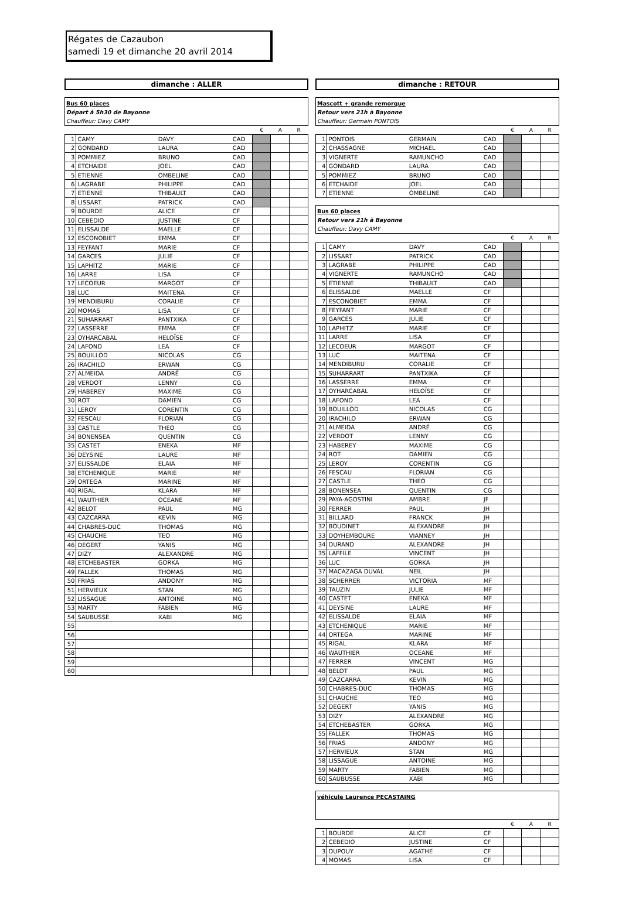Régates de Cazaubon
samedi 19 et dimanche 20 avril 2014
dimanche : ALLER
Bus 60 places
Départ à 5h30 de Bayonne
Chauffeur: Davy CAMY
| | | | | € | A | R |
| 1 | CAMY | DAVY | CAD | | | |
| 2 | GONDARD | LAURA | CAD | | | |
| 3 | POMMIEZ | BRUNO | CAD | | | |
| 4 | ETCHAIDE | JOEL | CAD | | | |
| 5 | ETIENNE | OMBELINE | CAD | | | |
| 6 | LAGRABE | PHILIPPE | CAD | | | |
| 7 | ETIENNE | THIBAULT | CAD | | | |
| 8 | LISSART | PATRICK | CAD | | | |
| 9 | BOURDE | ALICE | CF | | | |
| 10 | CEBEDIO | JUSTINE | CF | | | |
| 11 | ELISSALDE | MAELLE | CF | | | |
| 12 | ESCONOBIET | EMMA | CF | | | |
| 13 | FEYFANT | MARIE | CF | | | |
| 14 | GARCES | JULIE | CF | | | |
| 15 | LAPHITZ | MARIE | CF | | | |
| 16 | LARRE | LISA | CF | | | |
| 17 | LECOEUR | MARGOT | CF | | | |
| 18 | LUC | MAITENA | CF | | | |
| 19 | MENDIBURU | CORALIE | CF | | | |
| 20 | MOMAS | LISA | CF | | | |
| 21 | SUHARRART | PANTXIKA | CF | | | |
| 22 | LASSERRE | EMMA | CF | | | |
| 23 | OYHARCABAL | HELOÏSE | CF | | | |
| 24 | LAFOND | LEA | CF | | | |
| 25 | BOUILLOD | NICOLAS | CG | | | |
| 26 | IRACHILO | ERWAN | CG | | | |
| 27 | ALMEIDA | ANDRÉ | CG | | | |
| 28 | VERDOT | LENNY | CG | | | |
| 29 | HABEREY | MAXIME | CG | | | |
| 30 | ROT | DAMIEN | CG | | | |
| 31 | LEROY | CORENTIN | CG | | | |
| 32 | FESCAU | FLORIAN | CG | | | |
| 33 | CASTLE | THEO | CG | | | |
| 34 | BONENSEA | QUENTIN | CG | | | |
| 35 | CASTET | ENEKA | MF | | | |
| 36 | DEYSINE | LAURE | MF | | | |
| 37 | ELISSALDE | ELAIA | MF | | | |
| 38 | ETCHENIQUE | MARIE | MF | | | |
| 39 | ORTEGA | MARINE | MF | | | |
| 40 | RIGAL | KLARA | MF | | | |
| 41 | WAUTHIER | OCEANE | MF | | | |
| 42 | BELOT | PAUL | MG | | | |
| 43 | CAZCARRA | KEVIN | MG | | | |
| 44 | CHABRES-DUC | THOMAS | MG | | | |
| 45 | CHAUCHE | TEO | MG | | | |
| 46 | DEGERT | YANIS | MG | | | |
| 47 | DIZY | ALEXANDRE | MG | | | |
| 48 | ETCHEBASTER | GORKA | MG | | | |
| 49 | FALLEK | THOMAS | MG | | | |
| 50 | FRIAS | ANDONY | MG | | | |
| 51 | HERVIEUX | STAN | MG | | | |
| 52 | LISSAGUE | ANTOINE | MG | | | |
| 53 | MARTY | FABIEN | MG | | | |
| 54 | SAUBUSSE | XABI | MG | | | |
| 55 | | | | | | |
| 56 | | | | | | |
| 57 | | | | | | |
| 58 | | | | | | |
| 59 | | | | | | |
| 60 | | | | | | |
dimanche : RETOUR
Mascott + grande remorque
Retour vers 21h à Bayonne
Chauffeur: Germain PONTOIS
| | | | | € | A | R |
| 1 | PONTOIS | GERMAIN | CAD | | | |
| 2 | CHASSAGNE | MICHAEL | CAD | | | |
| 3 | VIGNERTE | RAMUNCHO | CAD | | | |
| 4 | GONDARD | LAURA | CAD | | | |
| 5 | POMMIEZ | BRUNO | CAD | | | |
| 6 | ETCHAIDE | JOEL | CAD | | | |
| 7 | ETIENNE | OMBELINE | CAD | | | |
Bus 60 places
Retour vers 21h à Bayonne
Chauffeur: Davy CAMY
| | | | | € | A | R |
| 1 | CAMY | DAVY | CAD | | | |
| 2 | LISSART | PATRICK | CAD | | | |
| 3 | LAGRABE | PHILIPPE | CAD | | | |
| 4 | VIGNERTE | RAMUNCHO | CAD | | | |
| 5 | ETIENNE | THIBAULT | CAD | | | |
| 6 | ELISSALDE | MAELLE | CF | | | |
| 7 | ESCONOBIET | EMMA | CF | | | |
| 8 | FEYFANT | MARIE | CF | | | |
| 9 | GARCES | JULIE | CF | | | |
| 10 | LAPHITZ | MARIE | CF | | | |
| 11 | LARRE | LISA | CF | | | |
| 12 | LECOEUR | MARGOT | CF | | | |
| 13 | LUC | MAITENA | CF | | | |
| 14 | MENDIBURU | CORALIE | CF | | | |
| 15 | SUHARRART | PANTXIKA | CF | | | |
| 16 | LASSERRE | EMMA | CF | | | |
| 17 | OYHARCABAL | HELOÏSE | CF | | | |
| 18 | LAFOND | LEA | CF | | | |
| 19 | BOUILLOD | NICOLAS | CG | | | |
| 20 | IRACHILO | ERWAN | CG | | | |
| 21 | ALMEIDA | ANDRÉ | CG | | | |
| 22 | VERDOT | LENNY | CG | | | |
| 23 | HABEREY | MAXIME | CG | | | |
| 24 | ROT | DAMIEN | CG | | | |
| 25 | LEROY | CORENTIN | CG | | | |
| 26 | FESCAU | FLORIAN | CG | | | |
| 27 | CASTLE | THEO | CG | | | |
| 28 | BONENSEA | QUENTIN | CG | | | |
| 29 | PAYA-AGOSTINI | AMBRE | JF | | | |
| 30 | FERRER | PAUL | JH | | | |
| 31 | BILLARD | FRANCK | JH | | | |
| 32 | BOUDINET | ALEXANDRE | JH | | | |
| 33 | DOYHEMBOURE | VIANNEY | JH | | | |
| 34 | DURAND | ALEXANDRE | JH | | | |
| 35 | LAFFILE | VINCENT | JH | | | |
| 36 | LUC | GORKA | JH | | | |
| 37 | MACAZAGA DUVAL | NEIL | JH | | | |
| 38 | SCHERRER | VICTORIA | MF | | | |
| 39 | TAUZIN | JULIE | MF | | | |
| 40 | CASTET | ENEKA | MF | | | |
| 41 | DEYSINE | LAURE | MF | | | |
| 42 | ELISSALDE | ELAIA | MF | | | |
| 43 | ETCHENIQUE | MARIE | MF | | | |
| 44 | ORTEGA | MARINE | MF | | | |
| 45 | RIGAL | KLARA | MF | | | |
| 46 | WAUTHIER | OCEANE | MF | | | |
| 47 | FERRER | VINCENT | MG | | | |
| 48 | BELOT | PAUL | MG | | | |
| 49 | CAZCARRA | KEVIN | MG | | | |
| 50 | CHABRES-DUC | THOMAS | MG | | | |
| 51 | CHAUCHE | TEO | MG | | | |
| 52 | DEGERT | YANIS | MG | | | |
| 53 | DIZY | ALEXANDRE | MG | | | |
| 54 | ETCHEBASTER | GORKA | MG | | | |
| 55 | FALLEK | THOMAS | MG | | | |
| 56 | FRIAS | ANDONY | MG | | | |
| 57 | HERVIEUX | STAN | MG | | | |
| 58 | LISSAGUE | ANTOINE | MG | | | |
| 59 | MARTY | FABIEN | MG | | | |
| 60 | SAUBUSSE | XABI | MG | | | |
véhicule Laurence PECASTAING
| | | | | € | A | R |
| 1 | BOURDE | ALICE | CF | | | |
| 2 | CEBEDIO | JUSTINE | CF | | | |
| 3 | DUPOUY | AGATHE | CF | | | |
| 4 | MOMAS | LISA | CF | | | |